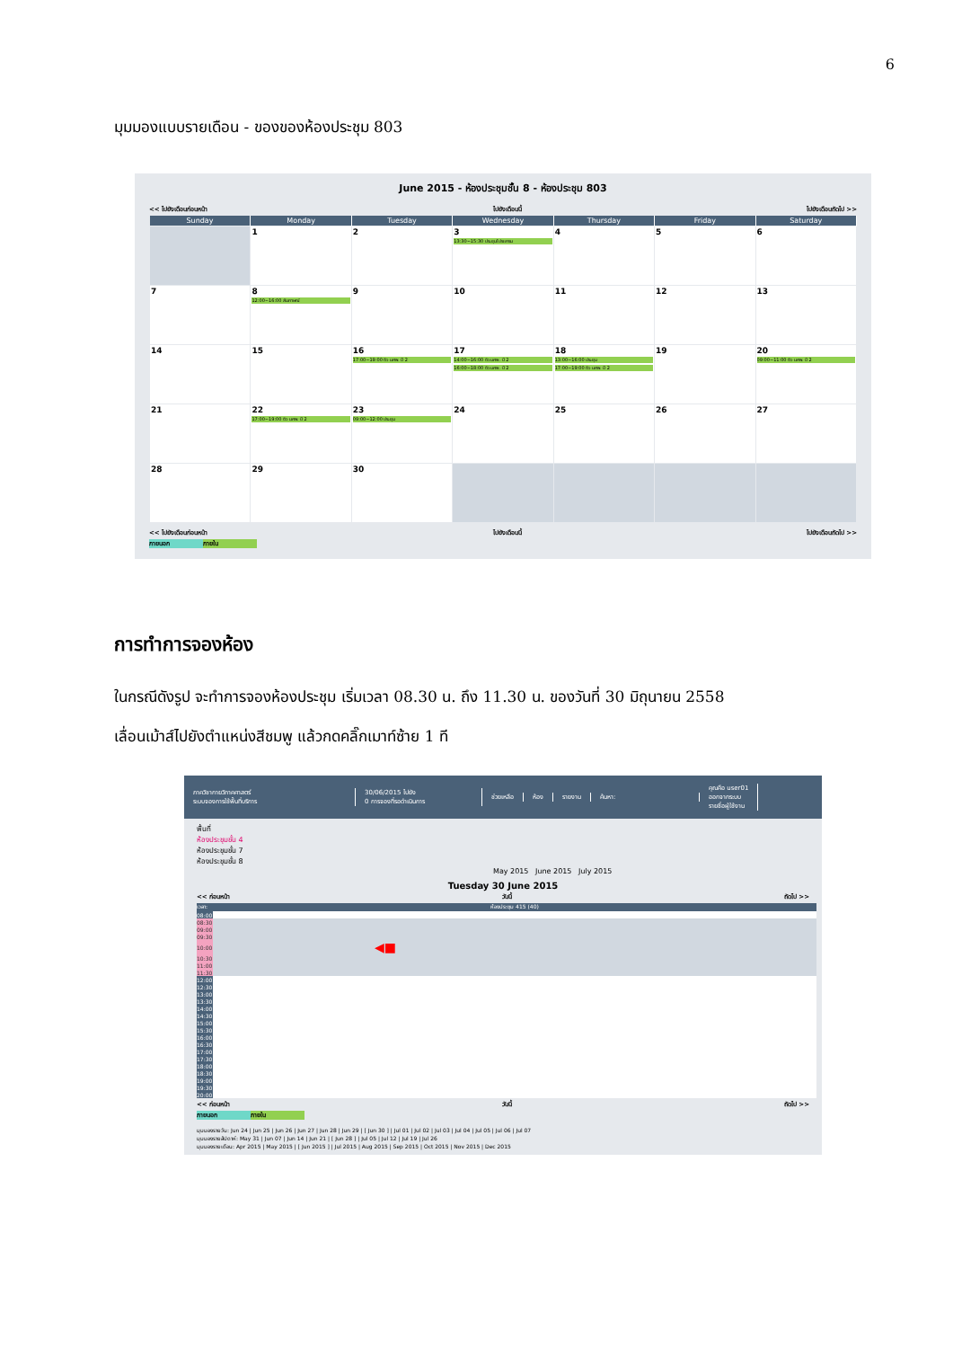6
มุมมองแบบรายเดือน - ของของห้องประชุม 803
June 2015 - ห้องประชุมชั้น 8 - ห้องประชุม 803
<< ไปยังเดือนก่อนหน้า ไปยังเดือนนี้ ไปยังเดือนถัดไป >>
| Sunday | Monday | Tuesday | Wednesday | Thursday | Friday | Saturday |
| --- | --- | --- | --- | --- | --- | --- |
| | 1 | 2 | 3 13:30~15:30 ประชุมโปรแกรม | 4 | 5 | 6 |
| 7 | 8 12:00~16:00 สัมภาษณ์ | 9 | 10 | 11 | 12 | 13 |
| 14 | 15 | 16 17:00~19:00 ติว นศพ. ปี 2 | 17 14:00~16:00 ติว นศพ. ปี 2 16:00~18:00 ติว นศพ. ปี 2 | 18 13:00~16:00 ประชุม 17:00~19:00 ติว นศพ. ปี 2 | 19 | 20 09:00~11:00 ติว นศพ. ปี 2 |
| 21 | 22 17:00~19:00 ติว นศพ. ปี 2 | 23 09:00~12:00 ประชุม | 24 | 25 | 26 | 27 |
| 28 | 29 | 30 | | | | |
<< ไปยังเดือนก่อนหน้า ไปยังเดือนนี้ ไปยังเดือนถัดไป >>
ภายนอก ภายใน
การทำการจองห้อง
ในกรณีดังรูป จะทำการจองห้องประชุม เริ่มเวลา 08.30 น. ถึง 11.30 น. ของวันที่ 30 มิถุนายน 2558
เลื่อนเม้าส์ไปยังตำแหน่งสีชมพู แล้วกดคลิ๊กเมาท์ซ้าย 1 ที
ภาควิชากายวิภาคศาสตร์
ระบบจองการใช้พื้นที่บริการ
30/06/2015 ไปยัง
0 การจองที่รอดำเนินการ
ช่วยเหลือ ห้อง รายงาน ค้นหา:
คุณคือ user01
ออกจากระบบ
รายชื่อผู้ใช้งาน
พื้นที่
ห้องประชุมชั้น 4
ห้องประชุมชั้น 7
ห้องประชุมชั้น 8
May 2015 June 2015 July 2015
Tuesday 30 June 2015
<< ก่อนหน้า วันนี้ ถัดไป >>
| เวลา: | ห้องประชุม 415 (40) |
| 08:00 | |
| 08:30 | |
| 09:00 | |
| 09:30 | |
| 10:00 | ◀■ |
| 10:30 | |
| 11:00 | |
| 11:30 | |
| 12:00 | |
| 12:30 | |
| 13:00 | |
| 13:30 | |
| 14:00 | |
| 14:30 | |
| 15:00 | |
| 15:30 | |
| 16:00 | |
| 16:30 | |
| 17:00 | |
| 17:30 | |
| 18:00 | |
| 18:30 | |
| 19:00 | |
| 19:30 | |
| 20:00 | |
<< ก่อนหน้า วันนี้ ถัดไป >>
ภายนอก ภายใน
มุมมองรายวัน: Jun 24 | Jun 25 | Jun 26 | Jun 27 | Jun 28 | Jun 29 | [ Jun 30 ] | Jul 01 | Jul 02 | Jul 03 | Jul 04 | Jul 05 | Jul 06 | Jul 07
มุมมองรายสัปดาห์: May 31 | Jun 07 | Jun 14 | Jun 21 | [ Jun 28 ] | Jul 05 | Jul 12 | Jul 19 | Jul 26
มุมมองรายเดือน: Apr 2015 | May 2015 | [ Jun 2015 ] | Jul 2015 | Aug 2015 | Sep 2015 | Oct 2015 | Nov 2015 | Dec 2015